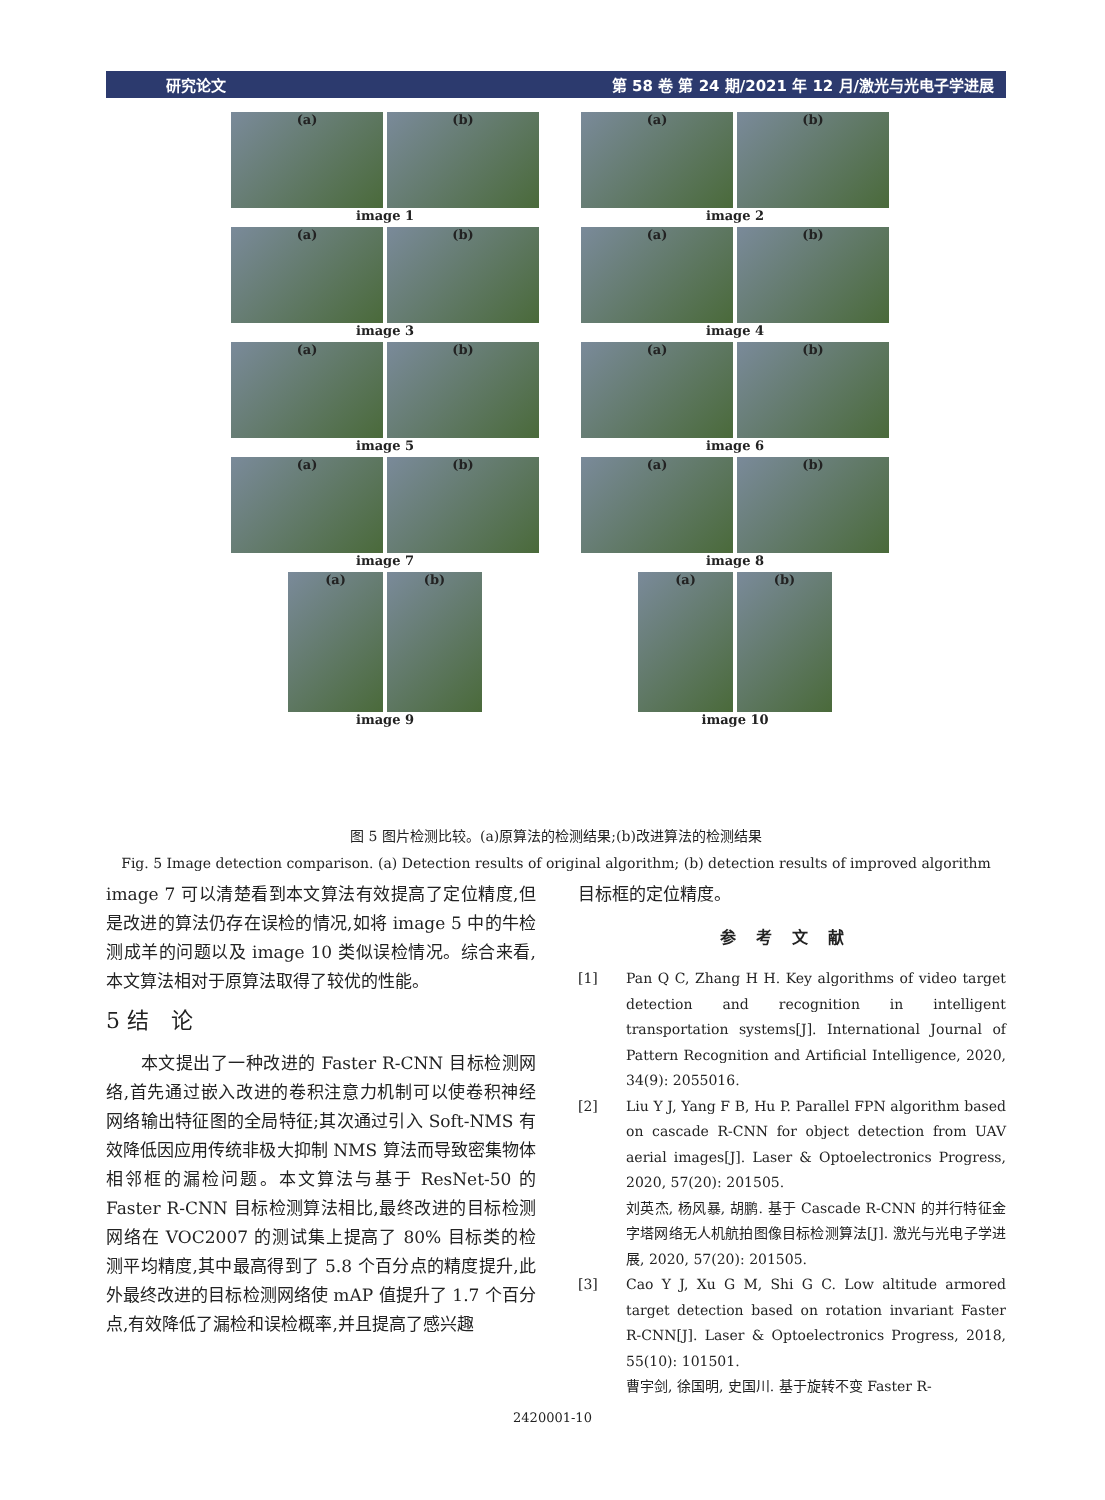研究论文 第 58 卷 第 24 期/2021 年 12 月/激光与光电子学进展
(a) (b)
image 1
(a) (b)
image 2
(a) (b)
image 3
(a) (b)
image 4
(a) (b)
image 5
(a) (b)
image 6
(a) (b)
image 7
(a) (b)
image 8
(a) (b)
image 9
(a) (b)
image 10
图 5 图片检测比较。(a)原算法的检测结果;(b)改进算法的检测结果
Fig. 5 Image detection comparison. (a) Detection results of original algorithm; (b) detection results of improved algorithm
image 7 可以清楚看到本文算法有效提高了定位精度,但是改进的算法仍存在误检的情况,如将 image 5 中的牛检测成羊的问题以及 image 10 类似误检情况。综合来看,本文算法相对于原算法取得了较优的性能。
5 结　论
　　本文提出了一种改进的 Faster R-CNN 目标检测网络,首先通过嵌入改进的卷积注意力机制可以使卷积神经网络输出特征图的全局特征;其次通过引入 Soft-NMS 有效降低因应用传统非极大抑制 NMS 算法而导致密集物体相邻框的漏检问题。本文算法与基于 ResNet-50 的 Faster R-CNN 目标检测算法相比,最终改进的目标检测网络在 VOC2007 的测试集上提高了 80% 目标类的检测平均精度,其中最高得到了 5.8 个百分点的精度提升,此外最终改进的目标检测网络使 mAP 值提升了 1.7 个百分点,有效降低了漏检和误检概率,并且提高了感兴趣
目标框的定位精度。
参考文献
[1] Pan Q C, Zhang H H. Key algorithms of video target detection and recognition in intelligent transportation systems[J]. International Journal of Pattern Recognition and Artificial Intelligence, 2020, 34(9): 2055016.
[2] Liu Y J, Yang F B, Hu P. Parallel FPN algorithm based on cascade R-CNN for object detection from UAV aerial images[J]. Laser & Optoelectronics Progress, 2020, 57(20): 201505.
刘英杰, 杨风暴, 胡鹏. 基于 Cascade R-CNN 的并行特征金字塔网络无人机航拍图像目标检测算法[J]. 激光与光电子学进展, 2020, 57(20): 201505.
[3] Cao Y J, Xu G M, Shi G C. Low altitude armored target detection based on rotation invariant Faster R-CNN[J]. Laser & Optoelectronics Progress, 2018, 55(10): 101501.
曹宇剑, 徐国明, 史国川. 基于旋转不变 Faster R-
2420001-10